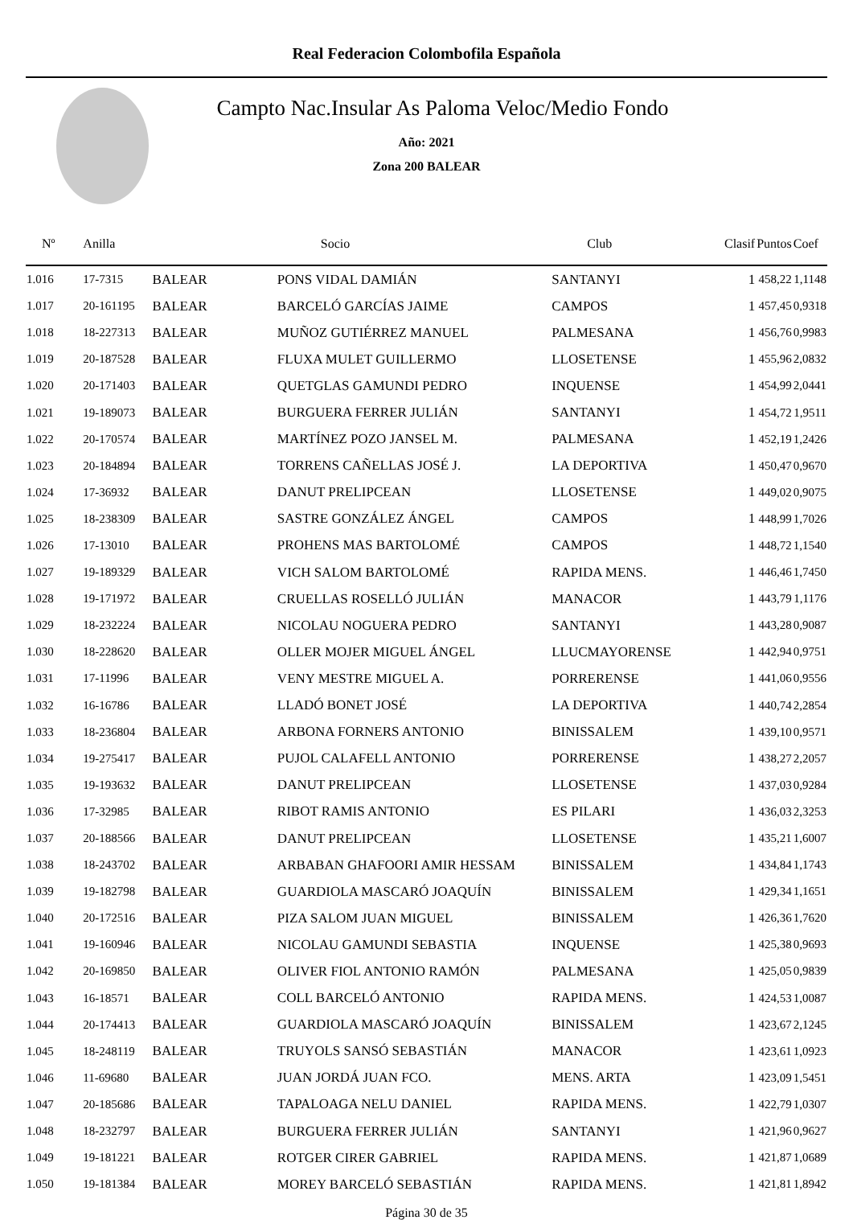Real Federacion Colombofila Española
Campto Nac.Insular As Paloma Veloc/Medio Fondo
Año: 2021
Zona 200 BALEAR
| Nº | Anilla | | Socio | Club | Clasif | Puntos | Coef |
| --- | --- | --- | --- | --- | --- | --- | --- |
| 1.016 | 17-7315 | BALEAR | PONS VIDAL DAMIÁN | SANTANYI | 1 | 458,22 | 1,1148 |
| 1.017 | 20-161195 | BALEAR | BARCELÓ GARCÍAS JAIME | CAMPOS | 1 | 457,45 | 0,9318 |
| 1.018 | 18-227313 | BALEAR | MUÑOZ GUTIÉRREZ MANUEL | PALMESANA | 1 | 456,76 | 0,9983 |
| 1.019 | 20-187528 | BALEAR | FLUXA MULET GUILLERMO | LLOSETENSE | 1 | 455,96 | 2,0832 |
| 1.020 | 20-171403 | BALEAR | QUETGLAS GAMUNDI PEDRO | INQUENSE | 1 | 454,99 | 2,0441 |
| 1.021 | 19-189073 | BALEAR | BURGUERA FERRER JULIÁN | SANTANYI | 1 | 454,72 | 1,9511 |
| 1.022 | 20-170574 | BALEAR | MARTÍNEZ POZO JANSEL M. | PALMESANA | 1 | 452,19 | 1,2426 |
| 1.023 | 20-184894 | BALEAR | TORRENS CAÑELLAS JOSÉ J. | LA DEPORTIVA | 1 | 450,47 | 0,9670 |
| 1.024 | 17-36932 | BALEAR | DANUT PRELIPCEAN | LLOSETENSE | 1 | 449,02 | 0,9075 |
| 1.025 | 18-238309 | BALEAR | SASTRE GONZÁLEZ ÁNGEL | CAMPOS | 1 | 448,99 | 1,7026 |
| 1.026 | 17-13010 | BALEAR | PROHENS MAS BARTOLOMÉ | CAMPOS | 1 | 448,72 | 1,1540 |
| 1.027 | 19-189329 | BALEAR | VICH SALOM BARTOLOMÉ | RAPIDA MENS. | 1 | 446,46 | 1,7450 |
| 1.028 | 19-171972 | BALEAR | CRUELLAS ROSELLÓ JULIÁN | MANACOR | 1 | 443,79 | 1,1176 |
| 1.029 | 18-232224 | BALEAR | NICOLAU NOGUERA PEDRO | SANTANYI | 1 | 443,28 | 0,9087 |
| 1.030 | 18-228620 | BALEAR | OLLER MOJER MIGUEL ÁNGEL | LLUCMAYORENSE | 1 | 442,94 | 0,9751 |
| 1.031 | 17-11996 | BALEAR | VENY MESTRE MIGUEL A. | PORRERENSE | 1 | 441,06 | 0,9556 |
| 1.032 | 16-16786 | BALEAR | LLADÓ BONET JOSÉ | LA DEPORTIVA | 1 | 440,74 | 2,2854 |
| 1.033 | 18-236804 | BALEAR | ARBONA FORNERS ANTONIO | BINISSALEM | 1 | 439,10 | 0,9571 |
| 1.034 | 19-275417 | BALEAR | PUJOL CALAFELL ANTONIO | PORRERENSE | 1 | 438,27 | 2,2057 |
| 1.035 | 19-193632 | BALEAR | DANUT PRELIPCEAN | LLOSETENSE | 1 | 437,03 | 0,9284 |
| 1.036 | 17-32985 | BALEAR | RIBOT RAMIS ANTONIO | ES PILARI | 1 | 436,03 | 2,3253 |
| 1.037 | 20-188566 | BALEAR | DANUT PRELIPCEAN | LLOSETENSE | 1 | 435,21 | 1,6007 |
| 1.038 | 18-243702 | BALEAR | ARBABAN GHAFOORI AMIR HESSAM | BINISSALEM | 1 | 434,84 | 1,1743 |
| 1.039 | 19-182798 | BALEAR | GUARDIOLA MASCARÓ JOAQUÍN | BINISSALEM | 1 | 429,34 | 1,1651 |
| 1.040 | 20-172516 | BALEAR | PIZA SALOM JUAN MIGUEL | BINISSALEM | 1 | 426,36 | 1,7620 |
| 1.041 | 19-160946 | BALEAR | NICOLAU GAMUNDI SEBASTIA | INQUENSE | 1 | 425,38 | 0,9693 |
| 1.042 | 20-169850 | BALEAR | OLIVER FIOL ANTONIO RAMÓN | PALMESANA | 1 | 425,05 | 0,9839 |
| 1.043 | 16-18571 | BALEAR | COLL BARCELÓ ANTONIO | RAPIDA MENS. | 1 | 424,53 | 1,0087 |
| 1.044 | 20-174413 | BALEAR | GUARDIOLA MASCARÓ JOAQUÍN | BINISSALEM | 1 | 423,67 | 2,1245 |
| 1.045 | 18-248119 | BALEAR | TRUYOLS SANSÓ SEBASTIÁN | MANACOR | 1 | 423,61 | 1,0923 |
| 1.046 | 11-69680 | BALEAR | JUAN JORDÁ JUAN FCO. | MENS. ARTA | 1 | 423,09 | 1,5451 |
| 1.047 | 20-185686 | BALEAR | TAPALOAGA NELU DANIEL | RAPIDA MENS. | 1 | 422,79 | 1,0307 |
| 1.048 | 18-232797 | BALEAR | BURGUERA FERRER JULIÁN | SANTANYI | 1 | 421,96 | 0,9627 |
| 1.049 | 19-181221 | BALEAR | ROTGER CIRER GABRIEL | RAPIDA MENS. | 1 | 421,87 | 1,0689 |
| 1.050 | 19-181384 | BALEAR | MOREY BARCELÓ SEBASTIÁN | RAPIDA MENS. | 1 | 421,81 | 1,8942 |
Página 30 de 35